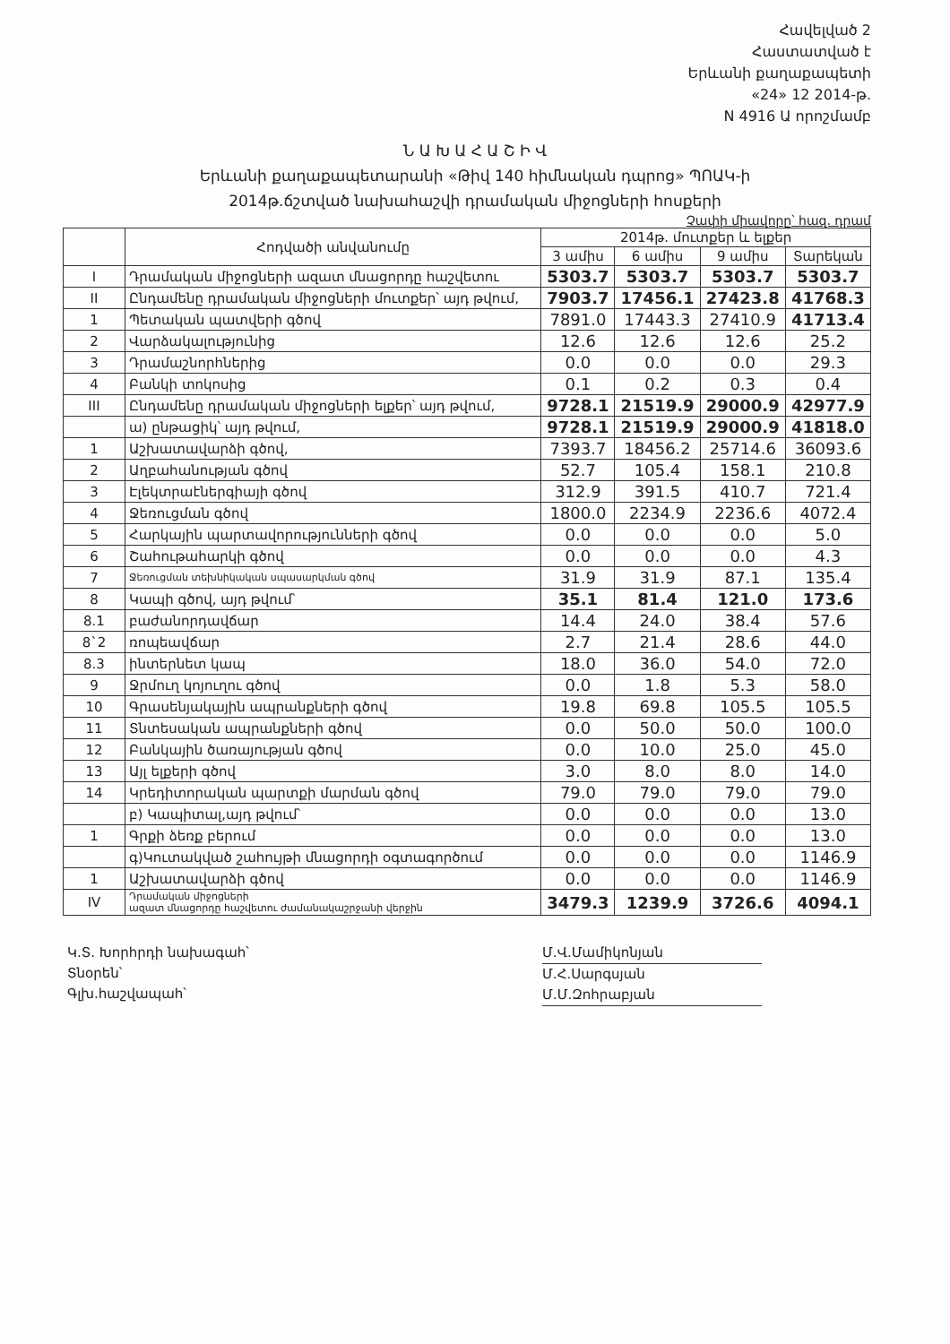Հավելված 2
Հաստատված է
Երևանի քաղաքապետի
«24» 12 2014-թ.
N 4916 Ա որոշմամբ
Ն Ա Խ Ա Հ Ա Շ Ի Վ
Երևանի քաղաքապետարանի «Թիվ 140 հիմնական դպրոց» ՊՈԱԿ-ի
2014թ.ճշտված նախահաշվի դրամական միջոցների հոսքերի
Չափի միավորը՝ հազ. դրամ
| | Հոդվածի անվանումը | 2014թ. մուտքեր և ելքեր | | | |
| --- | --- | --- | --- | --- | --- |
| | | 3 ամիս | 6 ամիս | 9 ամիս | Տարեկան |
| I | Դրամական միջոցների ազատ մնացորդը հաշվետու | 5303.7 | 5303.7 | 5303.7 | 5303.7 |
| II | Ընդամենը դրամական միջոցների մուտքեր՝ այդ թվում, | 7903.7 | 17456.1 | 27423.8 | 41768.3 |
| 1 | Պետական պատվերի գծով | 7891.0 | 17443.3 | 27410.9 | 41713.4 |
| 2 | Վարձակալությունից | 12.6 | 12.6 | 12.6 | 25.2 |
| 3 | Դրամաշնորհներից | 0.0 | 0.0 | 0.0 | 29.3 |
| 4 | Բանկի տոկոսից | 0.1 | 0.2 | 0.3 | 0.4 |
| III | Ընդամենը դրամական միջոցների ելքեր՝ այդ թվում, | 9728.1 | 21519.9 | 29000.9 | 42977.9 |
| | ա) ընթացիկ՝ այդ թվում, | 9728.1 | 21519.9 | 29000.9 | 41818.0 |
| 1 | Աշխատավարձի գծով, | 7393.7 | 18456.2 | 25714.6 | 36093.6 |
| 2 | Աղբահանության գծով | 52.7 | 105.4 | 158.1 | 210.8 |
| 3 | Էլեկտրաէներգիայի գծով | 312.9 | 391.5 | 410.7 | 721.4 |
| 4 | Ջեռուցման գծով | 1800.0 | 2234.9 | 2236.6 | 4072.4 |
| 5 | Հարկային պարտավորությունների գծով | 0.0 | 0.0 | 0.0 | 5.0 |
| 6 | Շահութահարկի գծով | 0.0 | 0.0 | 0.0 | 4.3 |
| 7 | Ջեռուցման տեխնիկական սպասարկման գծով | 31.9 | 31.9 | 87.1 | 135.4 |
| 8 | Կապի գծով, այդ թվում՝ | 35.1 | 81.4 | 121.0 | 173.6 |
| 8.1 | բաժանորդավճար | 14.4 | 24.0 | 38.4 | 57.6 |
| 8`2 | ռոպեավճար | 2.7 | 21.4 | 28.6 | 44.0 |
| 8.3 | ինտերնետ կապ | 18.0 | 36.0 | 54.0 | 72.0 |
| 9 | Ջրմուղ կոյուղու գծով | 0.0 | 1.8 | 5.3 | 58.0 |
| 10 | Գրասենյակային ապրանքների գծով | 19.8 | 69.8 | 105.5 | 105.5 |
| 11 | Տնտեսական ապրանքների գծով | 0.0 | 50.0 | 50.0 | 100.0 |
| 12 | Բանկային ծառայության գծով | 0.0 | 10.0 | 25.0 | 45.0 |
| 13 | Այլ ելքերի գծով | 3.0 | 8.0 | 8.0 | 14.0 |
| 14 | Կրեդիտորական պարտքի մարման գծով | 79.0 | 79.0 | 79.0 | 79.0 |
| | բ) Կապիտալ,այդ թվում՝ | 0.0 | 0.0 | 0.0 | 13.0 |
| 1 | Գրքի ձեռք բերում | 0.0 | 0.0 | 0.0 | 13.0 |
| | գ)Կուտակված շահույթի մնացորդի օգտագործում | 0.0 | 0.0 | 0.0 | 1146.9 |
| 1 | Աշխատավարձի գծով | 0.0 | 0.0 | 0.0 | 1146.9 |
| IV | Դրամական միջոցների ազատ մնացորդը հաշվետու ժամանակաշրջանի վերջին | 3479.3 | 1239.9 | 3726.6 | 4094.1 |
Կ.Տ. Խորհրդի նախագահ՝
Տնօրեն՝
Գլխ.հաշվապահ՝
Մ.Վ.Մամիկոնյան
Մ.Հ.Սարգսյան
Մ.Մ.Զոհրաբյան